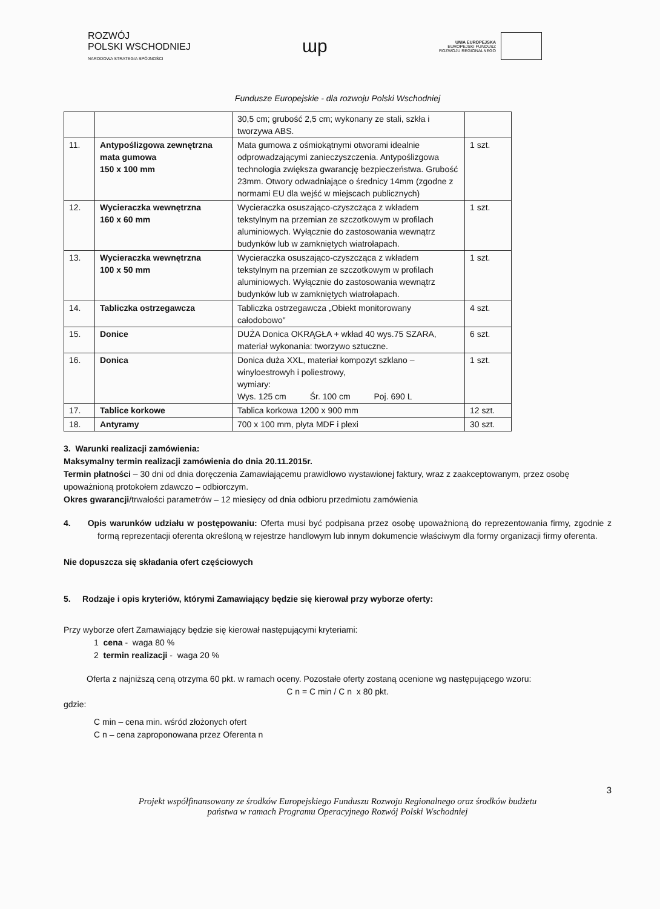ROZWÓJ
POLSKI WSCHODNIEJ
NARODOWA STRATEGIA SPÓJNOŚCI
ɯp
UNIA EUROPEJSKA
EUROPEJSKI FUNDUSZ
ROZWOJU REGIONALNEGO
Fundusze Europejskie - dla rozwoju Polski Wschodniej
| | | 30,5 cm; grubość 2,5 cm; wykonany ze stali, szkła i tworzywa ABS. | |
| 11. | Antypoślizgowa zewnętrzna mata gumowa 150 x 100 mm | Mata gumowa z ośmiokątnymi otworami idealnie odprowadzającymi zanieczyszczenia. Antypoślizgowa technologia zwiększa gwarancję bezpieczeństwa. Grubość 23mm. Otwory odwadniające o średnicy 14mm (zgodne z normami EU dla wejść w miejscach publicznych) | 1 szt. |
| 12. | Wycieraczka wewnętrzna 160 x 60 mm | Wycieraczka osuszająco-czyszcząca z wkładem tekstylnym na przemian ze szczotkowym w profilach aluminiowych. Wyłącznie do zastosowania wewnątrz budynków lub w zamkniętych wiatrołapach. | 1 szt. |
| 13. | Wycieraczka wewnętrzna 100 x 50 mm | Wycieraczka osuszająco-czyszcząca z wkładem tekstylnym na przemian ze szczotkowym w profilach aluminiowych. Wyłącznie do zastosowania wewnątrz budynków lub w zamkniętych wiatrołapach. | 1 szt. |
| 14. | Tabliczka ostrzegawcza | Tabliczka ostrzegawcza „Obiekt monitorowany całodobowo" | 4 szt. |
| 15. | Donice | DUŻA Donica OKRĄGŁA + wkład 40 wys.75 SZARA, materiał wykonania: tworzywo sztuczne. | 6 szt. |
| 16. | Donica | Donica duża XXL, materiał kompozyt szklano – winyloestrowyh i poliestrowy, wymiary: Wys. 125 cm Śr. 100 cm Poj. 690 L | 1 szt. |
| 17. | Tablice korkowe | Tablica korkowa 1200 x 900 mm | 12 szt. |
| 18. | Antyramy | 700 x 100 mm, płyta MDF i plexi | 30 szt. |
3. Warunki realizacji zamówienia:
Maksymalny termin realizacji zamówienia do dnia 20.11.2015r.
Termin płatności – 30 dni od dnia doręczenia Zamawiającemu prawidłowo wystawionej faktury, wraz z zaakceptowanym, przez osobę upoważnioną protokołem zdawczo – odbiorczym.
Okres gwarancji/trwałości parametrów – 12 miesięcy od dnia odbioru przedmiotu zamówienia
4. Opis warunków udziału w postępowaniu: Oferta musi być podpisana przez osobę upoważnioną do reprezentowania firmy, zgodnie z formą reprezentacji oferenta określoną w rejestrze handlowym lub innym dokumencie właściwym dla formy organizacji firmy oferenta.
Nie dopuszcza się składania ofert częściowych
5. Rodzaje i opis kryteriów, którymi Zamawiający będzie się kierował przy wyborze oferty:
Przy wyborze ofert Zamawiający będzie się kierował następującymi kryteriami:
1 cena - waga 80 %
2 termin realizacji - waga 20 %
Oferta z najniższą ceną otrzyma 60 pkt. w ramach oceny. Pozostałe oferty zostaną ocenione wg następującego wzoru:
C n = C min / C n x 80 pkt.
gdzie:
C min – cena min. wśród złożonych ofert
C n – cena zaproponowana przez Oferenta n
3
Projekt współfinansowany ze środków Europejskiego Funduszu Rozwoju Regionalnego oraz środków budżetu
państwa w ramach Programu Operacyjnego Rozwój Polski Wschodniej